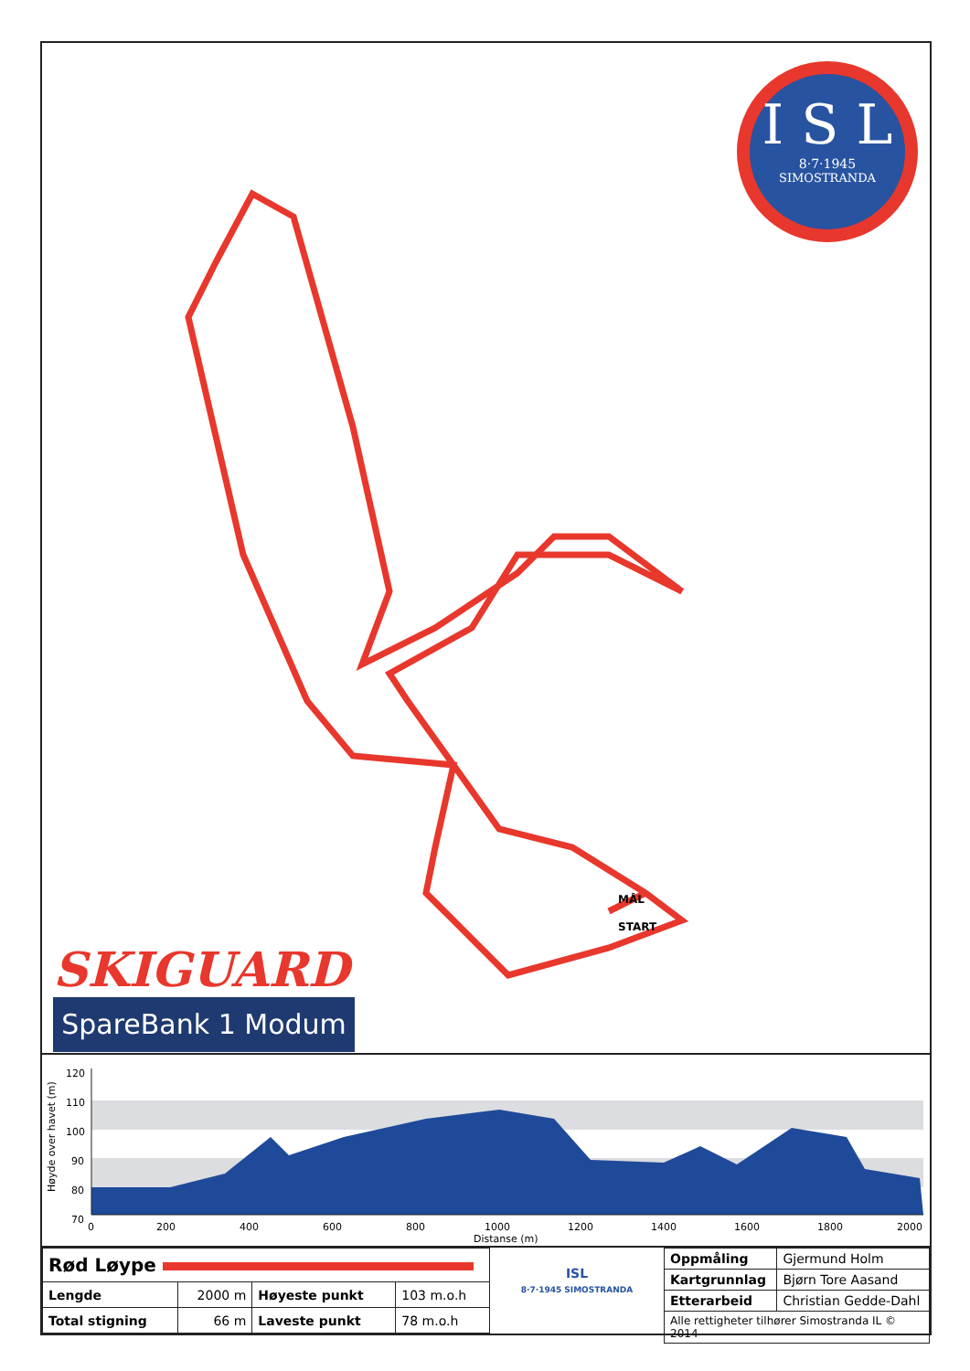I S L
8·7·1945
SIMOSTRANDA
START
MÅL
SKIGUARD
SpareBank 1 Modum
120
110
100
90
80
70
0
200
400
600
800
1000
1200
1400
1600
1800
2000
Distanse (m)
Høyde over havet (m)
| Rød Løype | | | |
| --- | --- | --- | --- |
| Lengde | 2000 m | Høyeste punkt | 103 m.o.h |
| Total stigning | 66 m | Laveste punkt | 78 m.o.h |
ISL
8·7·1945 SIMOSTRANDA
| Oppmåling | Gjermund Holm |
| Kartgrunnlag | Bjørn Tore Aasand |
| Etterarbeid | Christian Gedde-Dahl |
| Alle rettigheter tilhører Simostranda IL © 2014 | |